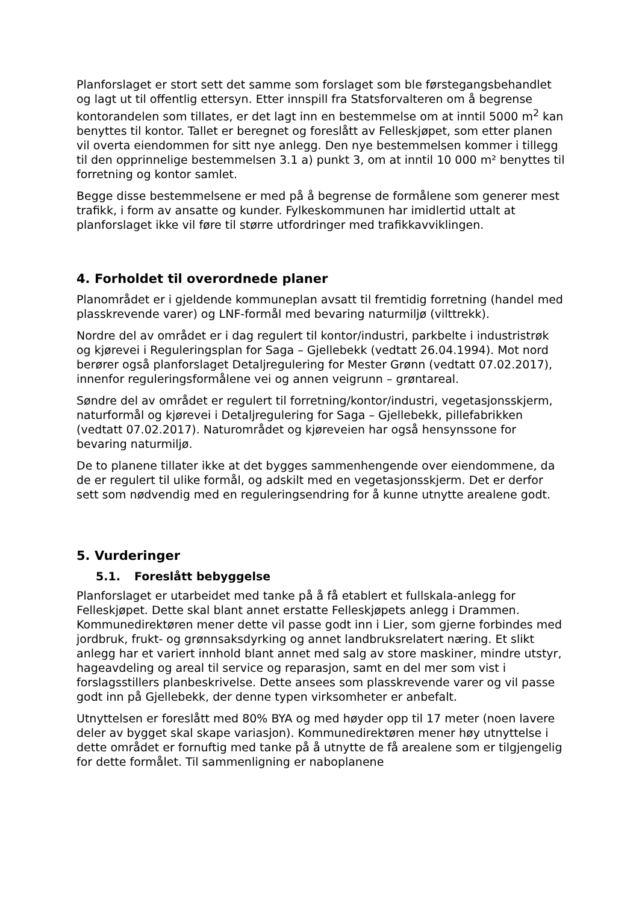Planforslaget er stort sett det samme som forslaget som ble førstegangsbehandlet og lagt ut til offentlig ettersyn. Etter innspill fra Statsforvalteren om å begrense kontorandelen som tillates, er det lagt inn en bestemmelse om at inntil 5000 m<sup>2</sup> kan benyttes til kontor. Tallet er beregnet og foreslått av Felleskjøpet, som etter planen vil overta eiendommen for sitt nye anlegg. Den nye bestemmelsen kommer i tillegg til den opprinnelige bestemmelsen 3.1 a) punkt 3, om at inntil 10 000 m² benyttes til forretning og kontor samlet.
Begge disse bestemmelsene er med på å begrense de formålene som generer mest trafikk, i form av ansatte og kunder. Fylkeskommunen har imidlertid uttalt at planforslaget ikke vil føre til større utfordringer med trafikkavviklingen.
4. Forholdet til overordnede planer
Planområdet er i gjeldende kommuneplan avsatt til fremtidig forretning (handel med plasskrevende varer) og LNF-formål med bevaring naturmiljø (vilttrekk).
Nordre del av området er i dag regulert til kontor/industri, parkbelte i industristrøk og kjørevei i Reguleringsplan for Saga – Gjellebekk (vedtatt 26.04.1994). Mot nord berører også planforslaget Detaljregulering for Mester Grønn (vedtatt 07.02.2017), innenfor reguleringsformålene vei og annen veigrunn – grøntareal.
Søndre del av området er regulert til forretning/kontor/industri, vegetasjonsskjerm, naturformål og kjørevei i Detaljregulering for Saga – Gjellebekk, pillefabrikken (vedtatt 07.02.2017). Naturområdet og kjøreveien har også hensynssone for bevaring naturmiljø.
De to planene tillater ikke at det bygges sammenhengende over eiendommene, da de er regulert til ulike formål, og adskilt med en vegetasjonsskjerm. Det er derfor sett som nødvendig med en reguleringsendring for å kunne utnytte arealene godt.
5. Vurderinger
5.1. Foreslått bebyggelse
Planforslaget er utarbeidet med tanke på å få etablert et fullskala-anlegg for Felleskjøpet. Dette skal blant annet erstatte Felleskjøpets anlegg i Drammen. Kommunedirektøren mener dette vil passe godt inn i Lier, som gjerne forbindes med jordbruk, frukt- og grønnsaksdyrking og annet landbruksrelatert næring. Et slikt anlegg har et variert innhold blant annet med salg av store maskiner, mindre utstyr, hageavdeling og areal til service og reparasjon, samt en del mer som vist i forslagsstillers planbeskrivelse. Dette ansees som plasskrevende varer og vil passe godt inn på Gjellebekk, der denne typen virksomheter er anbefalt.
Utnyttelsen er foreslått med 80% BYA og med høyder opp til 17 meter (noen lavere deler av bygget skal skape variasjon). Kommunedirektøren mener høy utnyttelse i dette området er fornuftig med tanke på å utnytte de få arealene som er tilgjengelig for dette formålet. Til sammenligning er naboplanene